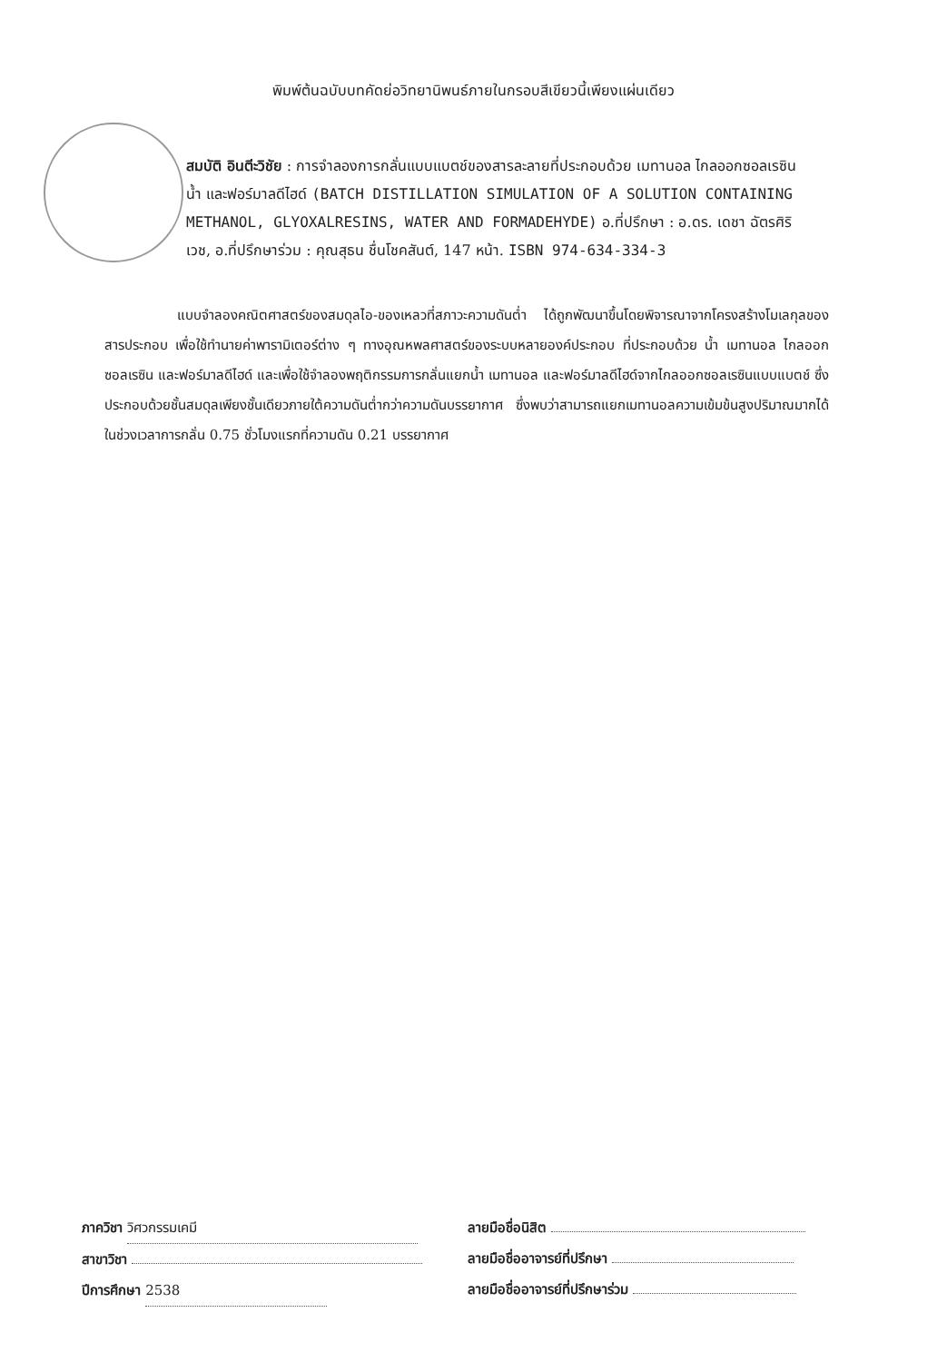พิมพ์ต้นฉบับบทคัดย่อวิทยานิพนธ์ภายในกรอบสีเขียวนี้เพียงแผ่นเดียว
สมบัติ อินตีะวิชัย : การจำลองการกลั่นแบบแบตช์ของสารละลายที่ประกอบด้วย เมทานอล ไกลออกซอลเรซิน น้ำ และฟอร์มาลดีไฮด์ (BATCH DISTILLATION SIMULATION OF A SOLUTION CONTAINING METHANOL, GLYOXALRESINS, WATER AND FORMADEHYDE) อ.ที่ปรึกษา : อ.ดร. เดชา ฉัตรศิริเวช, อ.ที่ปรึกษาร่วม : คุณสุธน ชื่นโชคสันต์, 147 หน้า. ISBN 974-634-334-3
แบบจำลองคณิตศาสตร์ของสมดุลไอ-ของเหลวที่สภาวะความดันต่ำ ได้ถูกพัฒนาขึ้นโดยพิจารณาจากโครงสร้างโมเลกุลของสารประกอบ เพื่อใช้ทำนายค่าพารามิเตอร์ต่าง ๆ ทางอุณหพลศาสตร์ของระบบหลายองค์ประกอบ ที่ประกอบด้วย น้ำ เมทานอล ไกลออกซอลเรซิน และฟอร์มาลดีไฮด์ และเพื่อใช้จำลองพฤติกรรมการกลั่นแยกน้ำ เมทานอล และฟอร์มาลดีไฮด์จากไกลออกซอลเรซินแบบแบตช์ ซึ่งประกอบด้วยชั้นสมดุลเพียงชั้นเดียวภายใต้ความดันต่ำกว่าความดันบรรยากาศ ซึ่งพบว่าสามารถแยกเมทานอลความเข้มข้นสูงปริมาณมากได้ในช่วงเวลาการกลั่น 0.75 ชั่วโมงแรกที่ความดัน 0.21 บรรยากาศ
ภาควิชา วิศวกรรมเคมี
สาขาวิชา
ปีการศึกษา 2538
ลายมือชื่อนิสิต
ลายมือชื่ออาจารย์ที่ปรึกษา
ลายมือชื่ออาจารย์ที่ปรึกษาร่วม